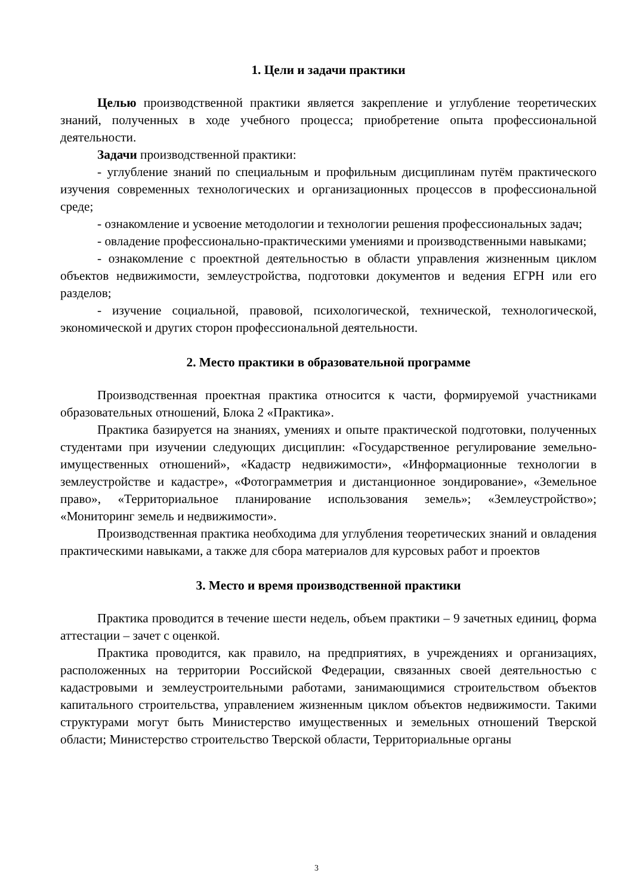1. Цели и задачи практики
Целью производственной практики является закрепление и углубление теоретических знаний, полученных в ходе учебного процесса; приобретение опыта профессиональной деятельности.
Задачи производственной практики:
- углубление знаний по специальным и профильным дисциплинам путём практического изучения современных технологических и организационных процессов в профессиональной среде;
- ознакомление и усвоение методологии и технологии решения профессиональных задач;
- овладение профессионально-практическими умениями и производственными навыками;
- ознакомление с проектной деятельностью в области управления жизненным циклом объектов недвижимости, землеустройства, подготовки документов и ведения ЕГРН или его разделов;
- изучение социальной, правовой, психологической, технической, технологической, экономической и других сторон профессиональной деятельности.
2. Место практики в образовательной программе
Производственная проектная практика относится к части, формируемой участниками образовательных отношений, Блока 2 «Практика».
Практика базируется на знаниях, умениях и опыте практической подготовки, полученных студентами при изучении следующих дисциплин: «Государственное регулирование земельно-имущественных отношений», «Кадастр недвижимости», «Информационные технологии в землеустройстве и кадастре», «Фотограмметрия и дистанционное зондирование», «Земельное право», «Территориальное планирование использования земель»; «Землеустройство»; «Мониторинг земель и недвижимости».
Производственная практика необходима для углубления теоретических знаний и овладения практическими навыками, а также для сбора материалов для курсовых работ и проектов
3. Место и время производственной практики
Практика проводится в течение шести недель, объем практики – 9 зачетных единиц, форма аттестации – зачет с оценкой.
Практика проводится, как правило, на предприятиях, в учреждениях и организациях, расположенных на территории Российской Федерации, связанных своей деятельностью с кадастровыми и землеустроительными работами, занимающимися строительством объектов капитального строительства, управлением жизненным циклом объектов недвижимости. Такими структурами могут быть Министерство имущественных и земельных отношений Тверской области; Министерство строительство Тверской области, Территориальные органы
3